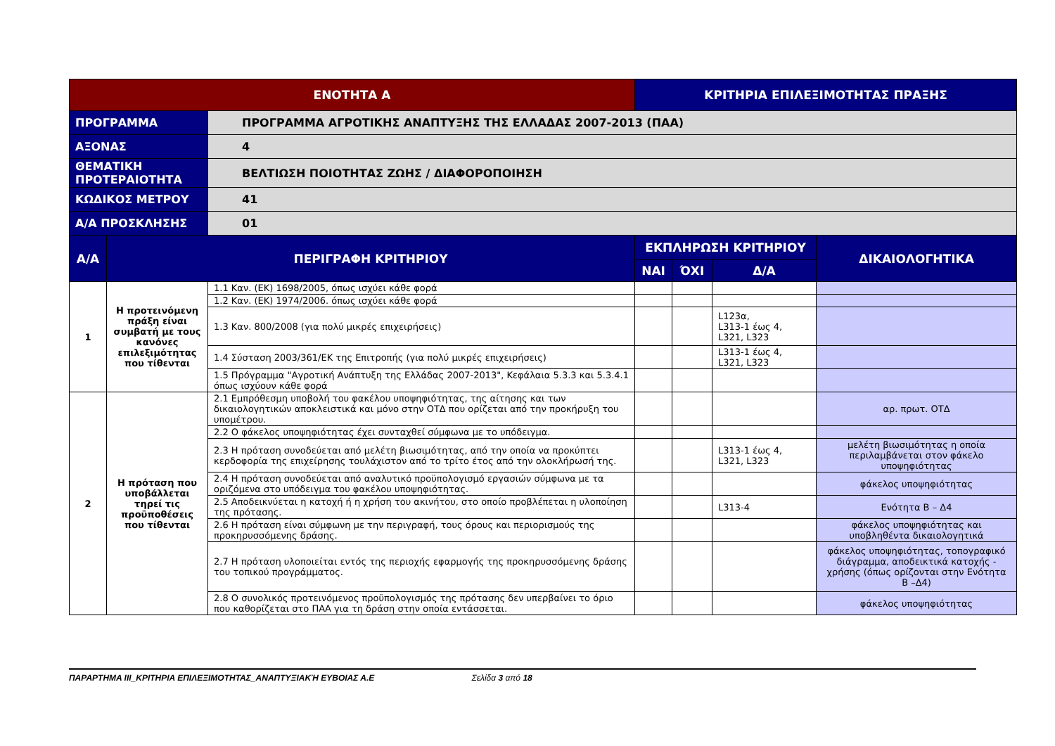| ΕΝΟΤΗΤΑ Α | | | ΚΡΙΤΗΡΙΑ ΕΠΙΛΕΞΙΜΟΤΗΤΑΣ ΠΡΑΞΗΣ | | | |
| --- | --- | --- | --- | --- | --- | --- |
| ΠΡΟΓΡΑΜΜΑ | | ΠΡΟΓΡΑΜΜΑ ΑΓΡΟΤΙΚΗΣ ΑΝΑΠΤΥΞΗΣ ΤΗΣ ΕΛΛΑΔΑΣ 2007-2013 (ΠΑΑ) | | | | |
| ΑΞΟΝΑΣ | | 4 | | | | |
| ΘΕΜΑΤΙΚΗ ΠΡΟΤΕΡΑΙΟΤΗΤΑ | | ΒΕΛΤΙΩΣΗ ΠΟΙΟΤΗΤΑΣ ΖΩΗΣ / ΔΙΑΦΟΡΟΠΟΙΗΣΗ | | | | |
| ΚΩΔΙΚΟΣ ΜΕΤΡΟΥ | | 41 | | | | |
| Α/Α ΠΡΟΣΚΛΗΣΗΣ | | 01 | | | | |
| Α/Α | ΠΕΡΙΓΡΑΦΗ ΚΡΙΤΗΡΙΟΥ | | ΕΚΠΛΗΡΩΣΗ ΚΡΙΤΗΡΙΟΥ | | | ΔΙΚΑΙΟΛΟΓΗΤΙΚΑ |
| | | | ΝΑΙ | ΌΧΙ | Δ/Α | |
| 1 | Η προτεινόμενη πράξη είναι συμβατή με τους κανόνες επιλεξιμότητας που τίθενται | 1.1 Καν. (ΕΚ) 1698/2005, όπως ισχύει κάθε φορά | | | | |
| | | 1.2 Καν. (ΕΚ) 1974/2006. όπως ισχύει κάθε φορά | | | | |
| | | 1.3 Καν. 800/2008 (για πολύ μικρές επιχειρήσεις) | | | L123α, L313-1 έως 4, L321, L323 | |
| | | 1.4 Σύσταση 2003/361/ΕΚ της Επιτροπής (για πολύ μικρές επιχειρήσεις) | | | L313-1 έως 4, L321, L323 | |
| | | 1.5 Πρόγραμμα "Αγροτική Ανάπτυξη της Ελλάδας 2007-2013", Κεφάλαια 5.3.3 και 5.3.4.1 όπως ισχύουν κάθε φορά | | | | |
| 2 | Η πρόταση που υποβάλλεται τηρεί τις προϋποθέσεις που τίθενται | 2.1 Εμπρόθεσμη υποβολή του φακέλου υποψηφιότητας, της αίτησης και των δικαιολογητικών αποκλειστικά και μόνο στην ΟΤΔ που ορίζεται από την προκήρυξη του υπομέτρου. | | | | αρ. πρωτ. ΟΤΔ |
| | | 2.2 Ο φάκελος υποψηφιότητας έχει συνταχθεί σύμφωνα με το υπόδειγμα. | | | | |
| | | 2.3 Η πρόταση συνοδεύεται από μελέτη βιωσιμότητας, από την οποία να προκύπτει κερδοφορία της επιχείρησης τουλάχιστον από το τρίτο έτος από την ολοκλήρωσή της. | | | L313-1 έως 4, L321, L323 | μελέτη βιωσιμότητας η οποία περιλαμβάνεται στον φάκελο υποψηφιότητας |
| | | 2.4 Η πρόταση συνοδεύεται από αναλυτικό προϋπολογισμό εργασιών σύμφωνα με τα οριζόμενα στο υπόδειγμα του φακέλου υποψηφιότητας. | | | | φάκελος υποψηφιότητας |
| | | 2.5 Αποδεικνύεται η κατοχή ή η χρήση του ακινήτου, στο οποίο προβλέπεται η υλοποίηση της πρότασης. | | | L313-4 | Ενότητα Β – Δ4 |
| | | 2.6 Η πρόταση είναι σύμφωνη με την περιγραφή, τους όρους και περιορισμούς της προκηρυσσόμενης δράσης. | | | | φάκελος υποψηφιότητας και υποβληθέντα δικαιολογητικά |
| | | 2.7 Η πρόταση υλοποιείται εντός της περιοχής εφαρμογής της προκηρυσσόμενης δράσης του τοπικού προγράμματος. | | | | φάκελος υποψηφιότητας, τοπογραφικό διάγραμμα, αποδεικτικά κατοχής - χρήσης (όπως ορίζονται στην Ενότητα Β –Δ4) |
| | | 2.8 Ο συνολικός προτεινόμενος προϋπολογισμός της πρότασης δεν υπερβαίνει το όριο που καθορίζεται στο ΠΑΑ για τη δράση στην οποία εντάσσεται. | | | | φάκελος υποψηφιότητας |
ΠΑΡΑΡΤΗΜΑ ΙΙΙ_ΚΡΙΤΗΡΙΑ ΕΠΙΛΕΞΙΜΟΤΗΤΑΣ_ΑΝΑΠΤΥΞΙΑΚΉ ΕΥΒΟΙΑΣ Α.Ε Σελίδα 3 από 18